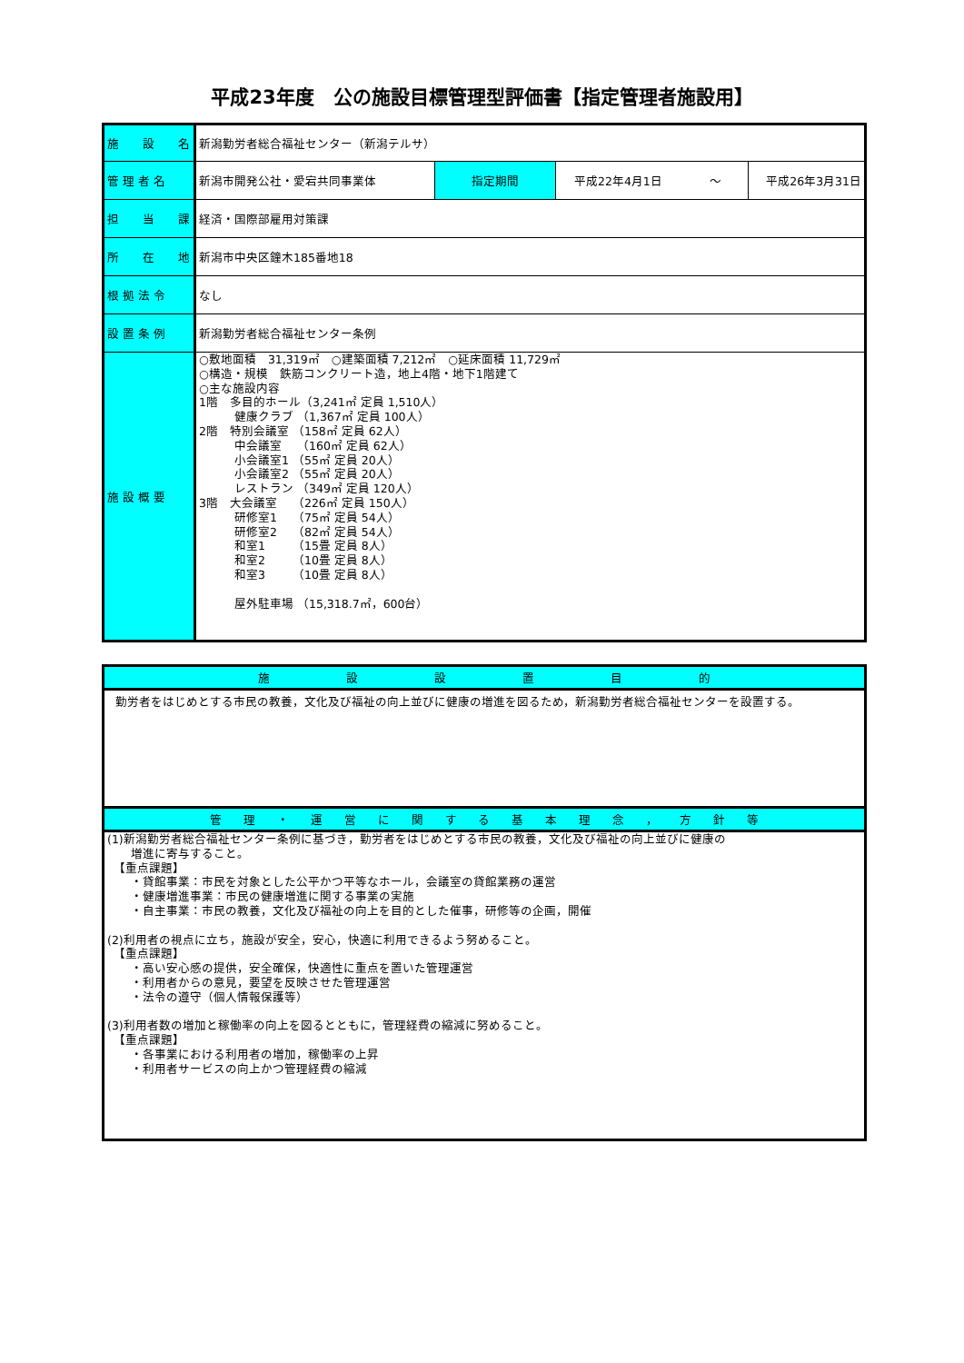平成23年度　公の施設目標管理型評価書【指定管理者施設用】
| 施 設 名 | 新潟勤労者総合福祉センター（新潟テルサ） | | | |
| 管 理 者 名 | 新潟市開発公社・愛宕共同事業体 | 指定期間 | 平成22年4月1日 ～ | 平成26年3月31日 |
| 担 当 課 | 経済・国際部雇用対策課 | | | |
| 所 在 地 | 新潟市中央区鐘木185番地18 | | | |
| 根 拠 法 令 | なし | | | |
| 設 置 条 例 | 新潟勤労者総合福祉センター条例 | | | |
| 施 設 概 要 | ○敷地面積 31,319㎡ ○建築面積 7,212㎡ ○延床面積 11,729㎡ ○構造・規模 鉄筋コンクリート造，地上4階・地下1階建て ○主な施設内容 1階 多目的ホール（3,241㎡ 定員 1,510人） 健康クラブ （1,367㎡ 定員 100人） 2階 特別会議室 （158㎡ 定員 62人） 中会議室 （160㎡ 定員 62人） 小会議室1 （55㎡ 定員 20人） 小会議室2 （55㎡ 定員 20人） レストラン （349㎡ 定員 120人） 3階 大会議室 （226㎡ 定員 150人） 研修室1 （75㎡ 定員 54人） 研修室2 （82㎡ 定員 54人） 和室1 （15畳 定員 8人） 和室2 （10畳 定員 8人） 和室3 （10畳 定員 8人） 屋外駐車場 （15,318.7㎡，600台） | | | |
| 施 設 設 置 目 的 |
| 勤労者をはじめとする市民の教養，文化及び福祉の向上並びに健康の増進を図るため，新潟勤労者総合福祉センターを設置する。 |
| 管 理 ・ 運 営 に 関 す る 基 本 理 念 ， 方 針 等 |
| (1)新潟勤労者総合福祉センター条例に基づき，勤労者をはじめとする市民の教養，文化及び福祉の向上並びに健康の 増進に寄与すること。 【重点課題】 ・貸館事業：市民を対象とした公平かつ平等なホール，会議室の貸館業務の運営 ・健康増進事業：市民の健康増進に関する事業の実施 ・自主事業：市民の教養，文化及び福祉の向上を目的とした催事，研修等の企画，開催 (2)利用者の視点に立ち，施設が安全，安心，快適に利用できるよう努めること。 【重点課題】 ・高い安心感の提供，安全確保，快適性に重点を置いた管理運営 ・利用者からの意見，要望を反映させた管理運営 ・法令の遵守（個人情報保護等） (3)利用者数の増加と稼働率の向上を図るとともに，管理経費の縮減に努めること。 【重点課題】 ・各事業における利用者の増加，稼働率の上昇 ・利用者サービスの向上かつ管理経費の縮減 |